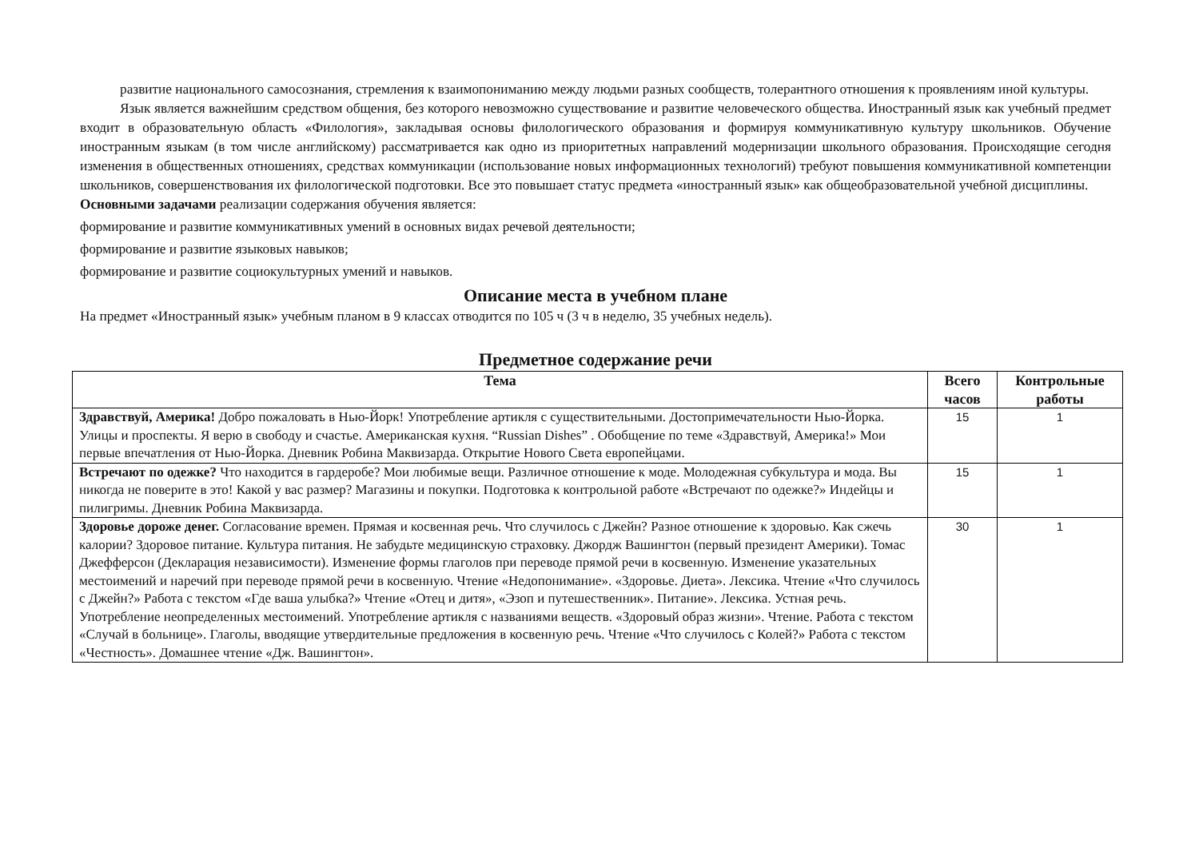развитие национального самосознания, стремления к взаимопониманию между людьми разных сообществ, толерантного отношения к проявлениям иной культуры.
Язык является важнейшим средством общения, без которого невозможно существование и развитие человеческого общества. Иностранный язык как учебный предмет входит в образовательную область «Филология», закладывая основы филологического образования и формируя коммуникативную культуру школьников. Обучение иностранным языкам (в том числе английскому) рассматривается как одно из приоритетных направлений модернизации школьного образования. Происходящие сегодня изменения в общественных отношениях, средствах коммуникации (использование новых информационных технологий) требуют повышения коммуникативной компетенции школьников, совершенствования их филологической подготовки. Все это повышает статус предмета «иностранный язык» как общеобразовательной учебной дисциплины.
Основными задачами реализации содержания обучения является:
формирование и развитие коммуникативных умений в основных видах речевой деятельности;
формирование и развитие языковых навыков;
формирование и развитие социокультурных умений и навыков.
Описание места в учебном плане
На предмет «Иностранный язык» учебным планом в 9 классах отводится по 105 ч (3 ч в неделю, 35 учебных недель).
Предметное содержание речи
| Тема | Всего часов | Контрольные работы |
| --- | --- | --- |
| Здравствуй, Америка! Добро пожаловать в Нью-Йорк! Употребление артикля с существительными. Достопримечательности Нью-Йорка. Улицы и проспекты. Я верю в свободу и счастье. Американская кухня. “Russian Dishes” . Обобщение по теме «Здравствуй, Америка!» Мои первые впечатления от Нью-Йорка. Дневник Робина Маквизарда. Открытие Нового Света европейцами. | 15 | 1 |
| Встречают по одежке? Что находится в гардеробе? Мои любимые вещи. Различное отношение к моде. Молодежная субкультура и мода. Вы никогда не поверите в это! Какой у вас размер? Магазины и покупки. Подготовка к контрольной работе «Встречают по одежке?» Индейцы и пилигримы. Дневник Робина Маквизарда. | 15 | 1 |
| Здоровье дороже денег. Согласование времен. Прямая и косвенная речь. Что случилось с Джейн? Разное отношение к здоровью. Как сжечь калории? Здоровое питание. Культура питания. Не забудьте медицинскую страховку. Джордж Вашингтон (первый президент Америки). Томас Джефферсон (Декларация независимости). Изменение формы глаголов при переводе прямой речи в косвенную. Изменение указательных местоимений и наречий при переводе прямой речи в косвенную. Чтение «Недопонимание». «Здоровье. Диета». Лексика. Чтение «Что случилось с Джейн?» Работа с текстом «Где ваша улыбка?» Чтение «Отец и дитя», «Эзоп и путешественник». Питание». Лексика. Устная речь. Употребление неопределенных местоимений. Употребление артикля с названиями веществ. «Здоровый образ жизни». Чтение. Работа с текстом «Случай в больнице». Глаголы, вводящие утвердительные предложения в косвенную речь. Чтение «Что случилось с Колей?» Работа с текстом «Честность». Домашнее чтение «Дж. Вашингтон». | 30 | 1 |